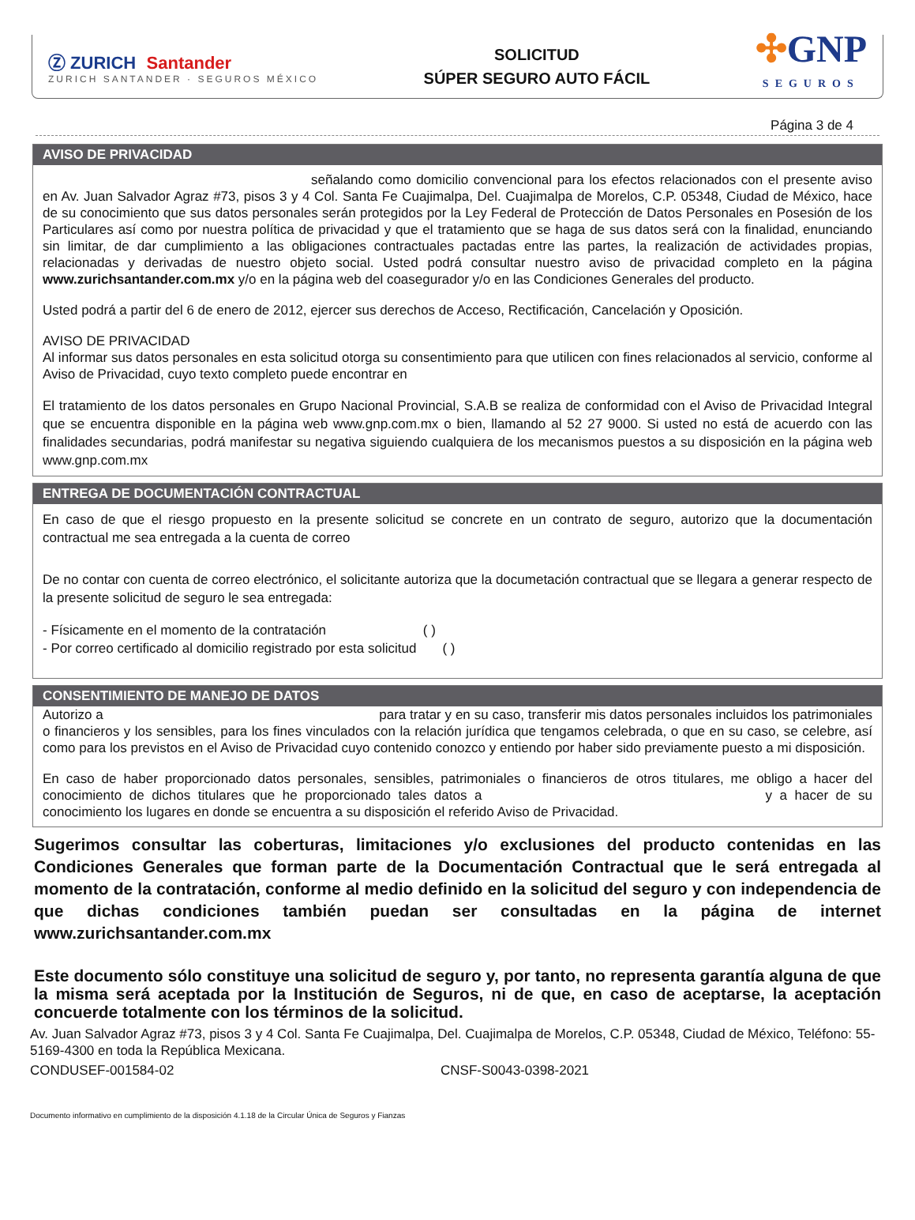Ⓩ ZURICH Santander
ZURICH SANTANDER · SEGUROS MÉXICO
SOLICITUD
SÚPER SEGURO AUTO FÁCIL
✣GNP
SEGUROS
Página 3 de 4
AVISO DE PRIVACIDAD
señalando como domicilio convencional para los efectos relacionados con el presente aviso en Av. Juan Salvador Agraz #73, pisos 3 y 4 Col. Santa Fe Cuajimalpa, Del. Cuajimalpa de Morelos, C.P. 05348, Ciudad de México, hace de su conocimiento que sus datos personales serán protegidos por la Ley Federal de Protección de Datos Personales en Posesión de los Particulares así como por nuestra política de privacidad y que el tratamiento que se haga de sus datos será con la finalidad, enunciando sin limitar, de dar cumplimiento a las obligaciones contractuales pactadas entre las partes, la realización de actividades propias, relacionadas y derivadas de nuestro objeto social. Usted podrá consultar nuestro aviso de privacidad completo en la página www.zurichsantander.com.mx y/o en la página web del coasegurador y/o en las Condiciones Generales del producto.
Usted podrá a partir del 6 de enero de 2012, ejercer sus derechos de Acceso, Rectificación, Cancelación y Oposición.
AVISO DE PRIVACIDAD
Al informar sus datos personales en esta solicitud otorga su consentimiento para que utilicen con fines relacionados al servicio, conforme al Aviso de Privacidad, cuyo texto completo puede encontrar en
El tratamiento de los datos personales en Grupo Nacional Provincial, S.A.B se realiza de conformidad con el Aviso de Privacidad Integral que se encuentra disponible en la página web www.gnp.com.mx o bien, llamando al 52 27 9000. Si usted no está de acuerdo con las finalidades secundarias, podrá manifestar su negativa siguiendo cualquiera de los mecanismos puestos a su disposición en la página web www.gnp.com.mx
ENTREGA DE DOCUMENTACIÓN CONTRACTUAL
En caso de que el riesgo propuesto en la presente solicitud se concrete en un contrato de seguro, autorizo que la documentación contractual me sea entregada a la cuenta de correo
De no contar con cuenta de correo electrónico, el solicitante autoriza que la documetación contractual que se llegara a generar respecto de la presente solicitud de seguro le sea entregada:
- Físicamente en el momento de la contratación ( )
- Por correo certificado al domicilio registrado por esta solicitud ( )
CONSENTIMIENTO DE MANEJO DE DATOS
Autorizo a para tratar y en su caso, transferir mis datos personales incluidos los patrimoniales o financieros y los sensibles, para los fines vinculados con la relación jurídica que tengamos celebrada, o que en su caso, se celebre, así como para los previstos en el Aviso de Privacidad cuyo contenido conozco y entiendo por haber sido previamente puesto a mi disposición.
En caso de haber proporcionado datos personales, sensibles, patrimoniales o financieros de otros titulares, me obligo a hacer del conocimiento de dichos titulares que he proporcionado tales datos a y a hacer de su conocimiento los lugares en donde se encuentra a su disposición el referido Aviso de Privacidad.
Sugerimos consultar las coberturas, limitaciones y/o exclusiones del producto contenidas en las Condiciones Generales que forman parte de la Documentación Contractual que le será entregada al momento de la contratación, conforme al medio definido en la solicitud del seguro y con independencia de que dichas condiciones también puedan ser consultadas en la página de internet www.zurichsantander.com.mx
Este documento sólo constituye una solicitud de seguro y, por tanto, no representa garantía alguna de que la misma será aceptada por la Institución de Seguros, ni de que, en caso de aceptarse, la aceptación concuerde totalmente con los términos de la solicitud.
Av. Juan Salvador Agraz #73, pisos 3 y 4 Col. Santa Fe Cuajimalpa, Del. Cuajimalpa de Morelos, C.P. 05348, Ciudad de México, Teléfono: 55-5169-4300 en toda la República Mexicana.
CONDUSEF-001584-02 CNSF-S0043-0398-2021
Documento informativo en cumplimiento de la disposición 4.1.18 de la Circular Única de Seguros y Fianzas